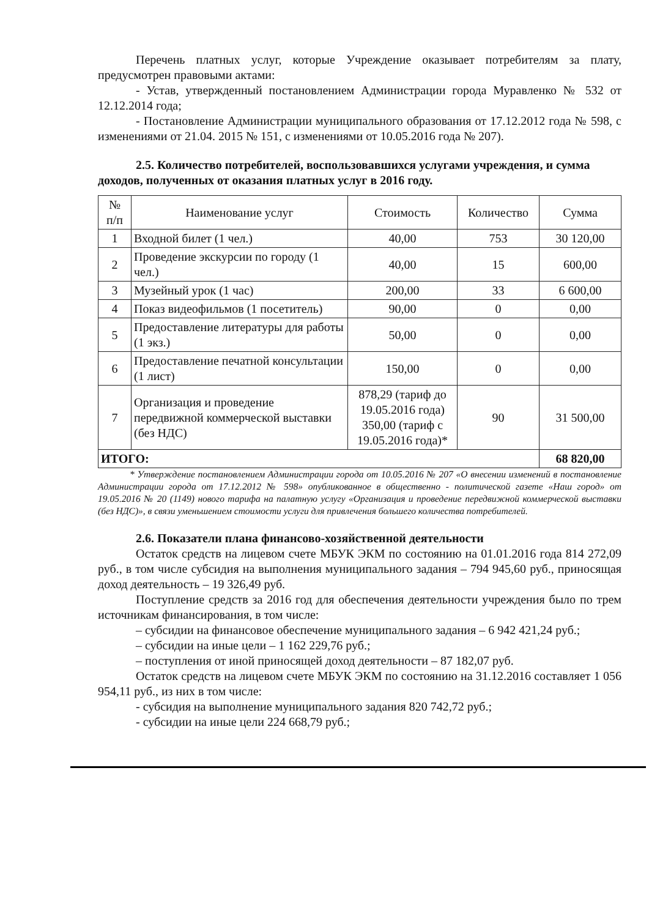Перечень платных услуг, которые Учреждение оказывает потребителям за плату, предусмотрен правовыми актами:
- Устав, утвержденный постановлением Администрации города Муравленко № 532 от 12.12.2014 года;
- Постановление Администрации муниципального образования от 17.12.2012 года № 598, с изменениями от 21.04. 2015 № 151, с изменениями от 10.05.2016 года № 207).
2.5. Количество потребителей, воспользовавшихся услугами учреждения, и сумма доходов, полученных от оказания платных услуг в 2016 году.
| № п/п | Наименование услуг | Стоимость | Количество | Сумма |
| --- | --- | --- | --- | --- |
| 1 | Входной билет (1 чел.) | 40,00 | 753 | 30 120,00 |
| 2 | Проведение экскурсии по городу (1 чел.) | 40,00 | 15 | 600,00 |
| 3 | Музейный урок (1 час) | 200,00 | 33 | 6 600,00 |
| 4 | Показ видеофильмов (1 посетитель) | 90,00 | 0 | 0,00 |
| 5 | Предоставление литературы для работы (1 экз.) | 50,00 | 0 | 0,00 |
| 6 | Предоставление печатной консультации (1 лист) | 150,00 | 0 | 0,00 |
| 7 | Организация и проведение передвижной коммерческой выставки (без НДС) | 878,29 (тариф до 19.05.2016 года) 350,00 (тариф с 19.05.2016 года)* | 90 | 31 500,00 |
| ИТОГО: | | | | 68 820,00 |
* Утверждение постановлением Администрации города от 10.05.2016 № 207 «О внесении изменений в постановление Администрации города от 17.12.2012 № 598» опубликованное в общественно - политической газете «Наш город» от 19.05.2016 № 20 (1149) нового тарифа на палатную услугу «Организация и проведение передвижной коммерческой выставки (без НДС)», в связи уменьшением стоимости услуги для привлечения большего количества потребителей.
2.6. Показатели плана финансово-хозяйственной деятельности
Остаток средств на лицевом счете МБУК ЭКМ по состоянию на 01.01.2016 года 814 272,09 руб., в том числе субсидия на выполнения муниципального задания – 794 945,60 руб., приносящая доход деятельность – 19 326,49 руб.
Поступление средств за 2016 год для обеспечения деятельности учреждения было по трем источникам финансирования, в том числе:
– субсидии на финансовое обеспечение муниципального задания – 6 942 421,24 руб.;
– субсидии на иные цели – 1 162 229,76 руб.;
– поступления от иной приносящей доход деятельности – 87 182,07 руб.
Остаток средств на лицевом счете МБУК ЭКМ по состоянию на 31.12.2016 составляет 1 056 954,11 руб., из них в том числе:
- субсидия на выполнение муниципального задания 820 742,72 руб.;
- субсидии на иные цели 224 668,79 руб.;